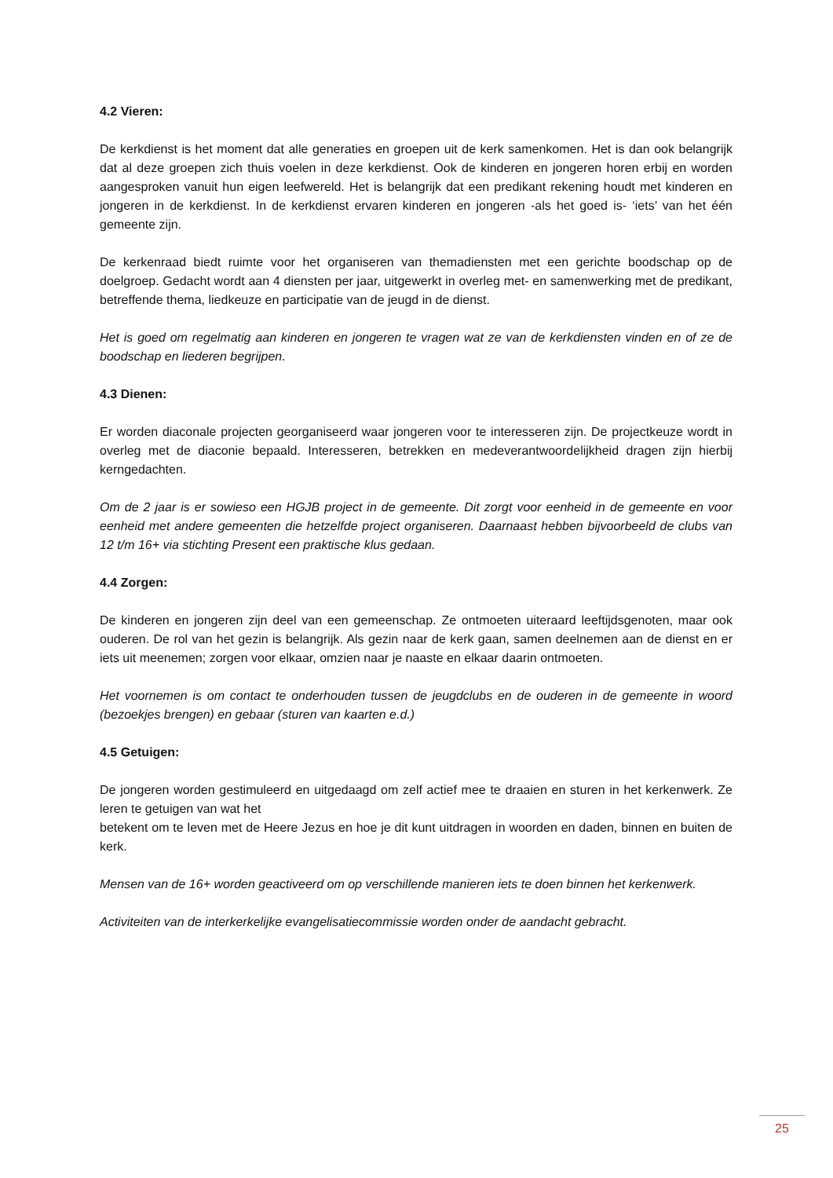4.2 Vieren:
De kerkdienst is het moment dat alle generaties en groepen uit de kerk samenkomen. Het is dan ook belangrijk dat al deze groepen zich thuis voelen in deze kerkdienst. Ook de kinderen en jongeren horen erbij en worden aangesproken vanuit hun eigen leefwereld. Het is belangrijk dat een predikant rekening houdt met kinderen en jongeren in de kerkdienst. In de kerkdienst ervaren kinderen en jongeren -als het goed is- ‘iets’ van het één gemeente zijn.
De kerkenraad biedt ruimte voor het organiseren van themadiensten met een gerichte boodschap op de doelgroep. Gedacht wordt aan 4 diensten per jaar, uitgewerkt in overleg met- en samenwerking met de predikant, betreffende thema, liedkeuze en participatie van de jeugd in de dienst.
Het is goed om regelmatig aan kinderen en jongeren te vragen wat ze van de kerkdiensten vinden en of ze de boodschap en liederen begrijpen.
4.3 Dienen:
Er worden diaconale projecten georganiseerd waar jongeren voor te interesseren zijn. De projectkeuze wordt in overleg met de diaconie bepaald. Interesseren, betrekken en medeverantwoordelijkheid dragen zijn hierbij kerngedachten.
Om de 2 jaar is er sowieso een HGJB project in de gemeente. Dit zorgt voor eenheid in de gemeente en voor eenheid met andere gemeenten die hetzelfde project organiseren. Daarnaast hebben bijvoorbeeld de clubs van 12 t/m 16+ via stichting Present een praktische klus gedaan.
4.4 Zorgen:
De kinderen en jongeren zijn deel van een gemeenschap. Ze ontmoeten uiteraard leeftijdsgenoten, maar ook ouderen. De rol van het gezin is belangrijk. Als gezin naar de kerk gaan, samen deelnemen aan de dienst en er iets uit meenemen; zorgen voor elkaar, omzien naar je naaste en elkaar daarin ontmoeten.
Het voornemen is om contact te onderhouden tussen de jeugdclubs en de ouderen in de gemeente in woord (bezoekjes brengen) en gebaar (sturen van kaarten e.d.)
4.5 Getuigen:
De jongeren worden gestimuleerd en uitgedaagd om zelf actief mee te draaien en sturen in het kerkenwerk. Ze leren te getuigen van wat het
betekent om te leven met de Heere Jezus en hoe je dit kunt uitdragen in woorden en daden, binnen en buiten de kerk.
Mensen van de 16+ worden geactiveerd om op verschillende manieren iets te doen binnen het kerkenwerk.
Activiteiten van de interkerkelijke evangelisatiecommissie worden onder de aandacht gebracht.
25